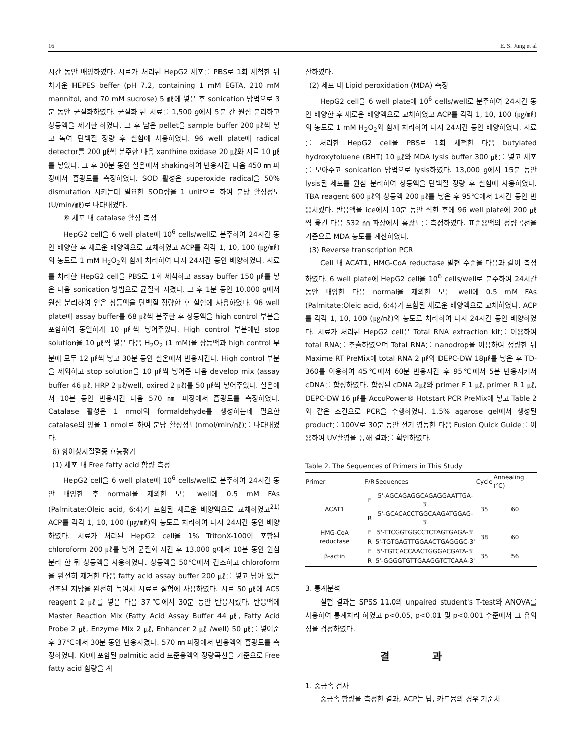16 E. S. Jung et al
시간 동안 배양하였다. 시료가 처리된 HepG2 세포를 PBS로 1회 세척한 뒤 차가운 HEPES beffer (pH 7.2, containing 1 mM EGTA, 210 mM mannitol, and 70 mM sucrose) 5 ㎖에 넣은 후 sonication 방법으로 3분 동안 균질화하였다. 균질화 된 시료를 1,500 g에서 5분 간 원심 분리하고 상등액을 제거한 하였다. 그 후 남은 pellet을 sample buffer 200 ㎕씩 넣고 녹여 단백질 정량 후 실험에 사용하였다. 96 well plate에 radical detector를 200 ㎕씩 분주한 다음 xanthine oxidase 20 ㎕와 시료 10 ㎕를 넣었다. 그 후 30분 동안 실온에서 shaking하여 반응시킨 다음 450 ㎚ 파장에서 흡광도를 측정하였다. SOD 활성은 superoxide radical을 50% dismutation 시키는데 필요한 SOD량을 1 unit으로 하여 분당 활성정도 (U/min/㎖)로 나타내었다.
⑥ 세포 내 catalase 활성 측정
HepG2 cell을 6 well plate에 10<sup>6</sup> cells/well로 분주하여 24시간 동안 배양한 후 새로운 배양액으로 교체하였고 ACP를 각각 1, 10, 100 (㎍/㎖)의 농도로 1 mM H<sub>2</sub>O<sub>2</sub>와 함께 처리하여 다시 24시간 동안 배양하였다. 시료를 처리한 HepG2 cell을 PBS로 1회 세척하고 assay buffer 150 ㎕를 넣은 다음 sonication 방법으로 균질화 시켰다. 그 후 1분 동안 10,000 g에서 원심 분리하여 얻은 상등액을 단백질 정량한 후 실험에 사용하였다. 96 well plate에 assay buffer를 68 ㎕씩 분주한 후 상등액을 high control 부분을 포함하여 동일하게 10 ㎕씩 넣어주었다. High control 부분에만 stop solution을 10 ㎕씩 넣은 다음 H<sub>2</sub>O<sub>2</sub> (1 mM)을 상등액과 high control 부분에 모두 12 ㎕씩 넣고 30분 동안 실온에서 반응시킨다. High control 부분을 제외하고 stop solution을 10 ㎕씩 넣어준 다음 develop mix (assay buffer 46 ㎕, HRP 2 ㎕/well, oxired 2 ㎕)를 50 ㎕씩 넣어주었다. 실온에서 10분 동안 반응시킨 다음 570 ㎚ 파장에서 흡광도를 측정하였다. Catalase 활성은 1 nmol의 formaldehyde를 생성하는데 필요한 catalase의 양을 1 nmol로 하여 분당 활성정도(nmol/min/㎖)를 나타내었다.
6) 항이상지질혈증 효능평가
(1) 세포 내 Free fatty acid 함량 측정
HepG2 cell을 6 well plate에 10<sup>6</sup> cells/well로 분주하여 24시간 동안 배양한 후 normal을 제외한 모든 well에 0.5 mM FAs (Palmitate:Oleic acid, 6:4)가 포함된 새로운 배양액으로 교체하였고<sup>21)</sup> ACP를 각각 1, 10, 100 (㎍/㎖)의 농도로 처리하여 다시 24시간 동안 배양하였다. 시료가 처리된 HepG2 cell을 1% TritonX-100이 포함된 chloroform 200 ㎕를 넣어 균질화 시킨 후 13,000 g에서 10분 동안 원심분리 한 뒤 상등액을 사용하였다. 상등액을 50℃에서 건조하고 chloroform을 완전히 제거한 다음 fatty acid assay buffer 200 ㎕를 넣고 남아 있는 건조된 지방을 완전히 녹여서 시료로 실험에 사용하였다. 시료 50 ㎕에 ACS reagent 2 ㎕를 넣은 다음 37℃에서 30분 동안 반응시켰다. 반응액에 Master Reaction Mix (Fatty Acid Assay Buffer 44 ㎕, Fatty Acid Probe 2 ㎕, Enzyme Mix 2 ㎕, Enhancer 2 ㎕ /well) 50 ㎕를 넣어준 후 37℃에서 30분 동안 반응시켰다. 570 ㎚ 파장에서 반응액의 흡광도를 측정하였다. Kit에 포함된 palmitic acid 표준용액의 정량곡선을 기준으로 Free fatty acid 함량을 계
산하였다.
(2) 세포 내 Lipid peroxidation (MDA) 측정
HepG2 cell을 6 well plate에 10<sup>6</sup> cells/well로 분주하여 24시간 동안 배양한 후 새로운 배양액으로 교체하였고 ACP를 각각 1, 10, 100 (㎍/㎖)의 농도로 1 mM H<sub>2</sub>O<sub>2</sub>와 함께 처리하여 다시 24시간 동안 배양하였다. 시료를 처리한 HepG2 cell을 PBS로 1회 세척한 다음 butylated hydroxytoluene (BHT) 10 ㎕와 MDA lysis buffer 300 ㎕를 넣고 세포를 모아주고 sonication 방법으로 lysis하였다. 13,000 g에서 15분 동안 lysis된 세포를 원심 분리하여 상등액을 단백질 정량 후 실험에 사용하였다. TBA reagent 600 ㎕와 상등액 200 ㎕를 넣은 후 95℃에서 1시간 동안 반응시켰다. 반응액을 ice에서 10분 동안 식힌 후에 96 well plate에 200 ㎕씩 옮긴 다음 532 ㎚ 파장에서 흡광도를 측정하였다. 표준용액의 정량곡선을 기준으로 MDA 농도를 계산하였다.
(3) Reverse transcription PCR
Cell 내 ACAT1, HMG-CoA reductase 발현 수준을 다음과 같이 측정하였다. 6 well plate에 HepG2 cell을 10<sup>6</sup> cells/well로 분주하여 24시간 동안 배양한 다음 normal을 제외한 모든 well에 0.5 mM FAs (Palmitate:Oleic acid, 6:4)가 포함된 새로운 배양액으로 교체하였다. ACP를 각각 1, 10, 100 (㎍/㎖)의 농도로 처리하여 다시 24시간 동안 배양하였다. 시료가 처리된 HepG2 cell은 Total RNA extraction kit를 이용하여 total RNA를 추출하였으며 Total RNA를 nanodrop을 이용하여 정량한 뒤 Maxime RT PreMix에 total RNA 2 ㎕와 DEPC-DW 18㎕를 넣은 후 TD-360를 이용하여 45℃에서 60분 반응시킨 후 95℃에서 5분 반응시켜서 cDNA를 합성하였다. 합성된 cDNA 2㎕와 primer F 1 ㎕, primer R 1 ㎕, DEPC-DW 16 ㎕를 AccuPower® Hotstart PCR PreMix에 넣고 Table 2와 같은 조건으로 PCR을 수행하였다. 1.5% agarose gel에서 생성된 product를 100V로 30분 동안 전기 영동한 다음 Fusion Quick Guide를 이용하여 UV촬영을 통해 결과를 확인하였다.
Table 2. The Sequences of Primers in This Study
| Primer | F/R | Sequences | Cycle | Annealing (℃) |
| --- | --- | --- | --- | --- |
| ACAT1 | F | 5'-AGCAGAGGCAGAGGAATTGA-3' | 35 | 60 |
| | R | 5'-GCACACCTGGCAAGATGGAG-3' | | |
| HMG-CoA reductase | F | 5'-TTCGGTGGCCTCTAGTGAGA-3' | 38 | 60 |
| | R | 5'-TGTGAGTTGGAACTGAGGGC-3' | | |
| β-actin | F | 5'-TGTCACCAACTGGGACGATA-3' | 35 | 56 |
| | R | 5'-GGGGTGTTGAAGGTCTCAAA-3' | | |
3. 통계분석
실험 결과는 SPSS 11.0의 unpaired student's T-test와 ANOVA를 사용하여 통계처리 하였고 p<0.05, p<0.01 및 p<0.001 수준에서 그 유의성을 검정하였다.
결 과
1. 중금속 검사
중금속 함량을 측정한 결과, ACP는 납, 카드뮴의 경우 기준치